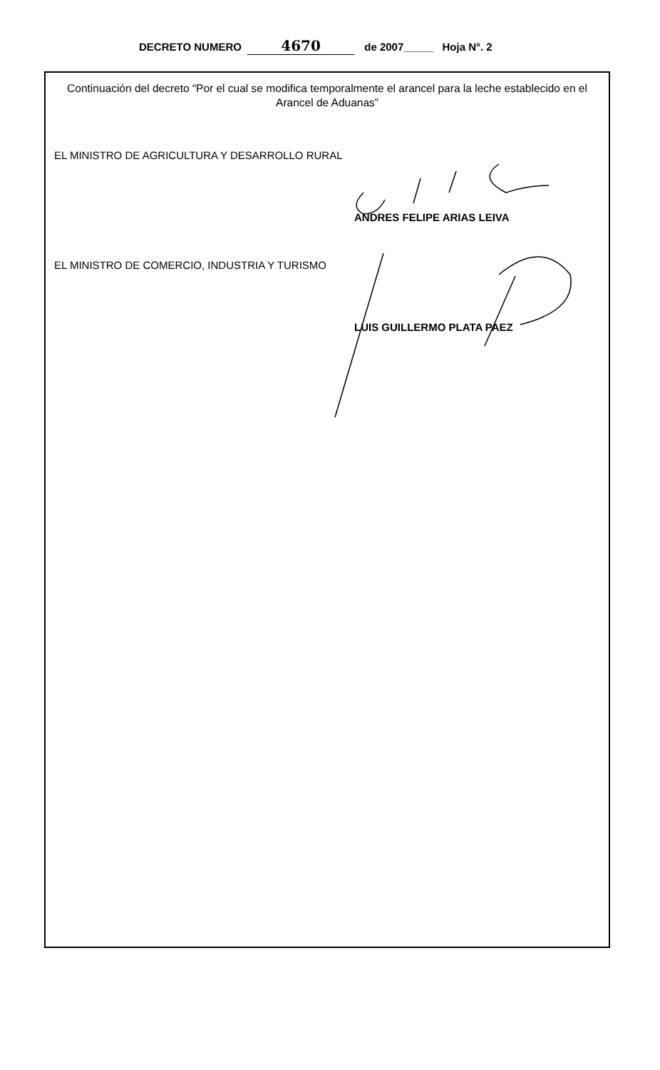DECRETO NUMERO 4670 de 2007_____ Hoja N°. 2
Continuación del decreto “Por el cual se modifica temporalmente el arancel para la leche establecido en el Arancel de Aduanas”
EL MINISTRO DE AGRICULTURA Y DESARROLLO RURAL
ANDRES FELIPE ARIAS LEIVA
EL MINISTRO DE COMERCIO, INDUSTRIA Y TURISMO
LUIS GUILLERMO PLATA PAEZ